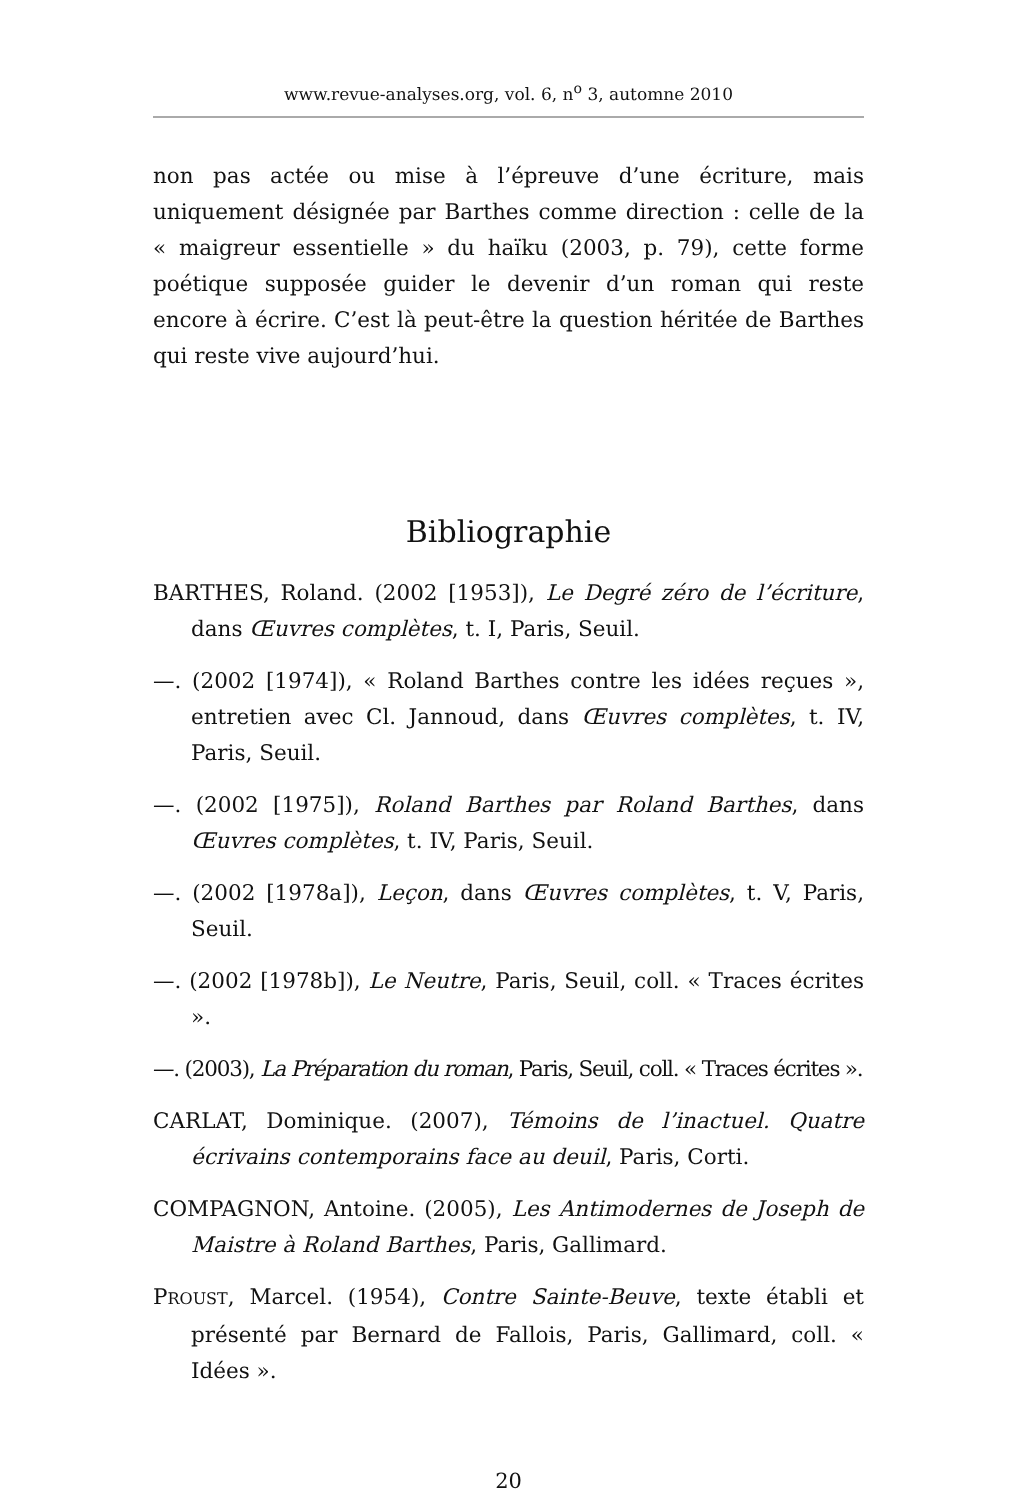www.revue-analyses.org, vol. 6, n<sup>o</sup> 3, automne 2010
non pas actée ou mise à l’épreuve d’une écriture, mais uniquement désignée par Barthes comme direction : celle de la « maigreur essentielle » du haïku (2003, p. 79), cette forme poétique supposée guider le devenir d’un roman qui reste encore à écrire. C’est là peut-être la question héritée de Barthes qui reste vive aujourd’hui.
Bibliographie
BARTHES, Roland. (2002 [1953]), Le Degré zéro de l’écriture, dans Œuvres complètes, t. I, Paris, Seuil.
—. (2002 [1974]), « Roland Barthes contre les idées reçues », entretien avec Cl. Jannoud, dans Œuvres complètes, t. IV, Paris, Seuil.
—. (2002 [1975]), Roland Barthes par Roland Barthes, dans Œuvres complètes, t. IV, Paris, Seuil.
—. (2002 [1978a]), Leçon, dans Œuvres complètes, t. V, Paris, Seuil.
—. (2002 [1978b]), Le Neutre, Paris, Seuil, coll. « Traces écrites ».
—. (2003), La Préparation du roman, Paris, Seuil, coll. « Traces écrites ».
CARLAT, Dominique. (2007), Témoins de l’inactuel. Quatre écrivains contemporains face au deuil, Paris, Corti.
COMPAGNON, Antoine. (2005), Les Antimodernes de Joseph de Maistre à Roland Barthes, Paris, Gallimard.
PROUST, Marcel. (1954), Contre Sainte-Beuve, texte établi et présenté par Bernard de Fallois, Paris, Gallimard, coll. « Idées ».
20